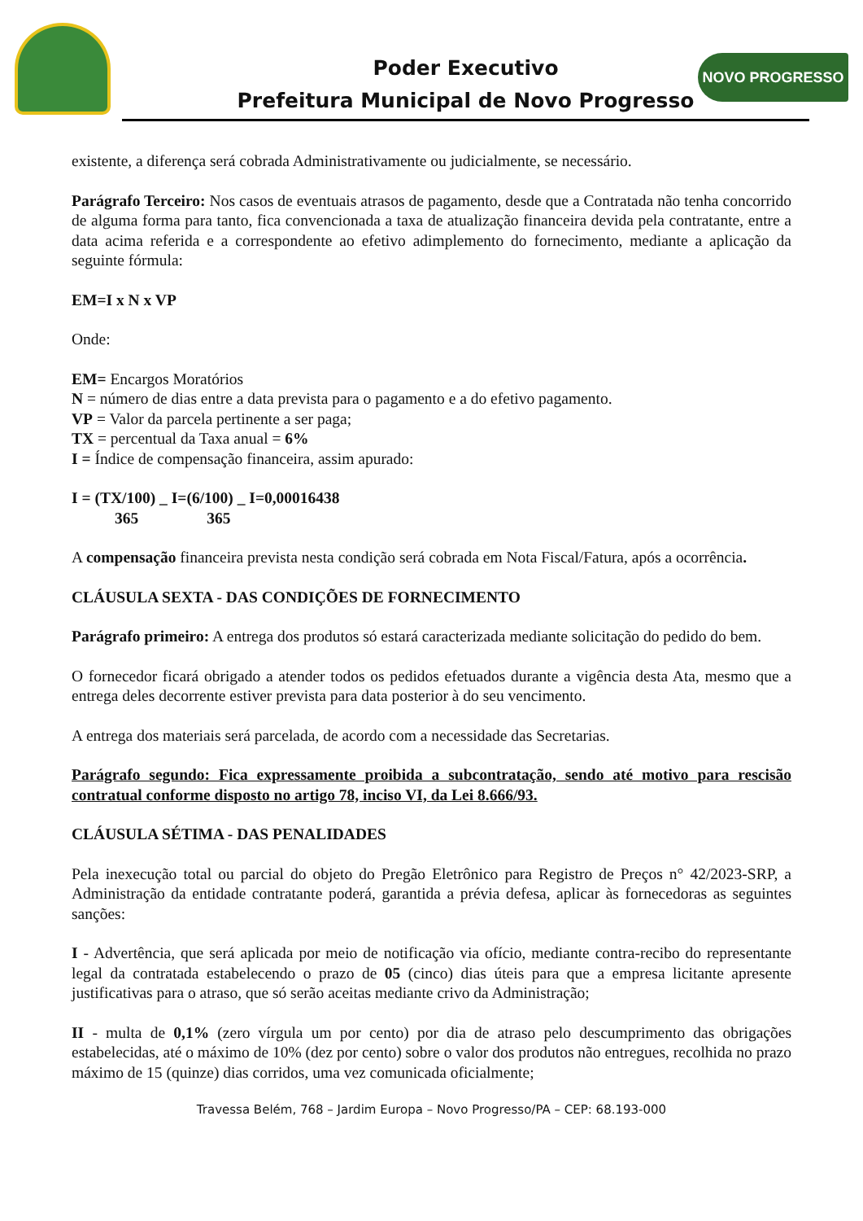Poder Executivo
Prefeitura Municipal de Novo Progresso
NOVO PROGRESSO
existente, a diferença será cobrada Administrativamente ou judicialmente, se necessário.
Parágrafo Terceiro: Nos casos de eventuais atrasos de pagamento, desde que a Contratada não tenha concorrido de alguma forma para tanto, fica convencionada a taxa de atualização financeira devida pela contratante, entre a data acima referida e a correspondente ao efetivo adimplemento do fornecimento, mediante a aplicação da seguinte fórmula:
EM=I x N x VP
Onde:
EM= Encargos Moratórios
N = número de dias entre a data prevista para o pagamento e a do efetivo pagamento.
VP = Valor da parcela pertinente a ser paga;
TX = percentual da Taxa anual = 6%
I = Índice de compensação financeira, assim apurado:
I = (TX/100) _ I=(6/100) _ I=0,00016438
365 365
A compensação financeira prevista nesta condição será cobrada em Nota Fiscal/Fatura, após a ocorrência.
CLÁUSULA SEXTA - DAS CONDIÇÕES DE FORNECIMENTO
Parágrafo primeiro: A entrega dos produtos só estará caracterizada mediante solicitação do pedido do bem.
O fornecedor ficará obrigado a atender todos os pedidos efetuados durante a vigência desta Ata, mesmo que a entrega deles decorrente estiver prevista para data posterior à do seu vencimento.
A entrega dos materiais será parcelada, de acordo com a necessidade das Secretarias.
Parágrafo segundo: Fica expressamente proibida a subcontratação, sendo até motivo para rescisão contratual conforme disposto no artigo 78, inciso VI, da Lei 8.666/93.
CLÁUSULA SÉTIMA - DAS PENALIDADES
Pela inexecução total ou parcial do objeto do Pregão Eletrônico para Registro de Preços n° 42/2023-SRP, a Administração da entidade contratante poderá, garantida a prévia defesa, aplicar às fornecedoras as seguintes sanções:
I - Advertência, que será aplicada por meio de notificação via ofício, mediante contra-recibo do representante legal da contratada estabelecendo o prazo de 05 (cinco) dias úteis para que a empresa licitante apresente justificativas para o atraso, que só serão aceitas mediante crivo da Administração;
II - multa de 0,1% (zero vírgula um por cento) por dia de atraso pelo descumprimento das obrigações estabelecidas, até o máximo de 10% (dez por cento) sobre o valor dos produtos não entregues, recolhida no prazo máximo de 15 (quinze) dias corridos, uma vez comunicada oficialmente;
Travessa Belém, 768 – Jardim Europa – Novo Progresso/PA – CEP: 68.193-000